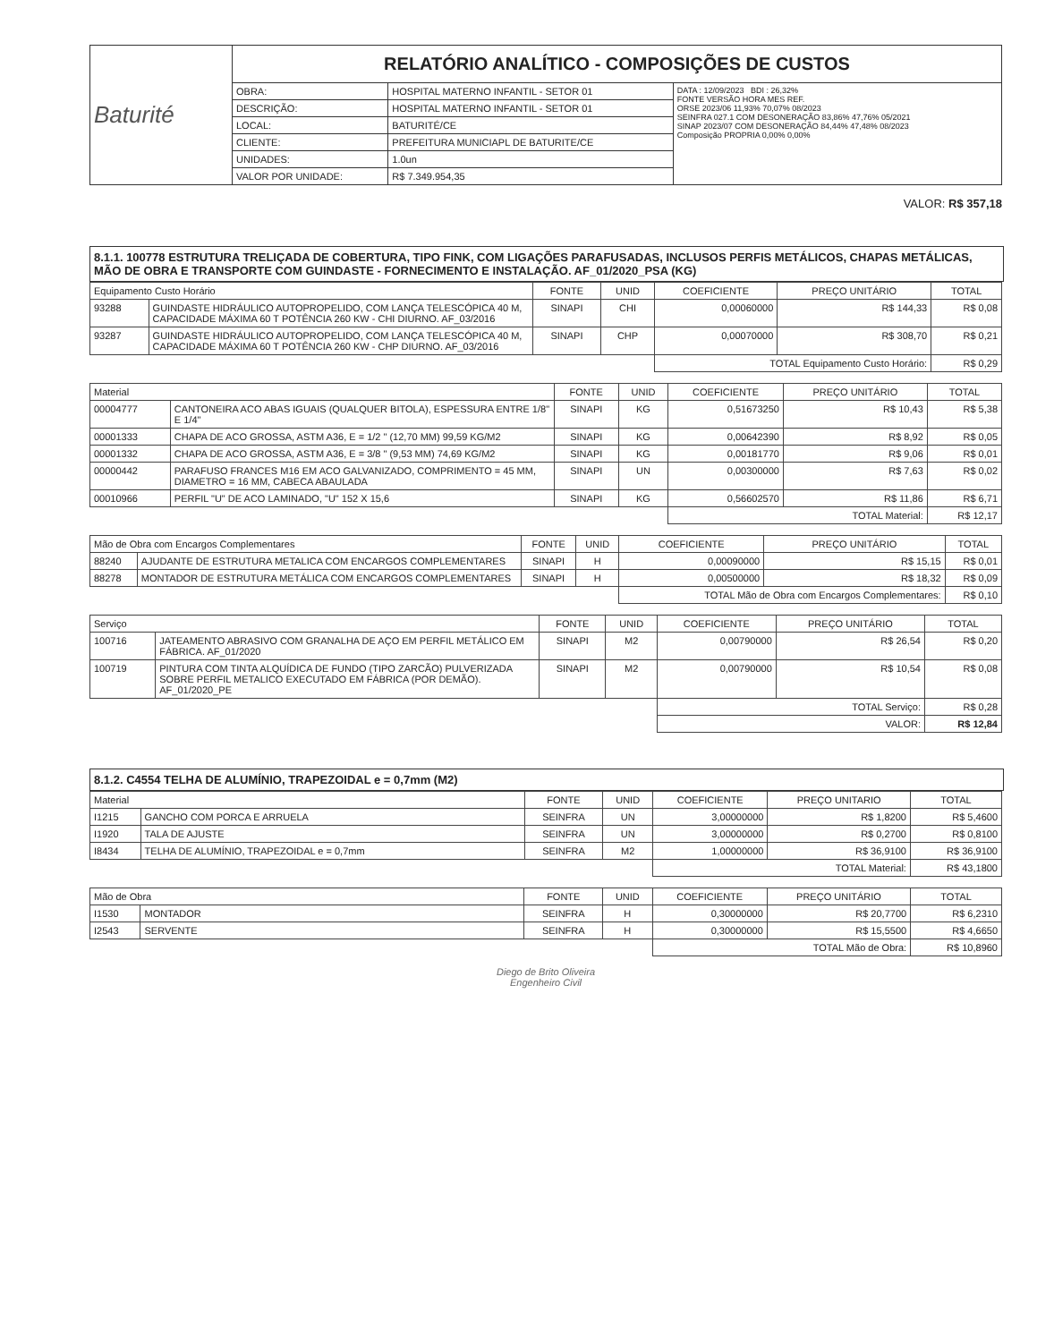| Baturité | RELATÓRIO ANALÍTICO - COMPOSIÇÕES DE CUSTOS | | |
| | OBRA: | HOSPITAL MATERNO INFANTIL - SETOR 01 | DATA : 12/09/2023 BDI : 26,32% FONTE VERSÃO HORA MES REF. ORSE 2023/06 11,93% 70,07% 08/2023 SEINFRA 027.1 COM DESONERAÇÃO 83,86% 47,76% 05/2021 SINAP 2023/07 COM DESONERAÇÃO 84,44% 47,48% 08/2023 Composição PROPRIA 0,00% 0,00% |
| | DESCRIÇÃO: | HOSPITAL MATERNO INFANTIL - SETOR 01 | |
| | LOCAL: | BATURITÉ/CE | |
| | CLIENTE: | PREFEITURA MUNICIAPL DE BATURITE/CE | |
| | UNIDADES: | 1.0un | |
| | VALOR POR UNIDADE: | R$ 7.349.954,35 | |
VALOR: R$ 357,18
8.1.1. 100778 ESTRUTURA TRELIÇADA DE COBERTURA, TIPO FINK, COM LIGAÇÕES PARAFUSADAS, INCLUSOS PERFIS METÁLICOS, CHAPAS METÁLICAS, MÃO DE OBRA E TRANSPORTE COM GUINDASTE - FORNECIMENTO E INSTALAÇÃO. AF_01/2020_PSA (KG)
| Equipamento Custo Horário | | FONTE | UNID | COEFICIENTE | PREÇO UNITÁRIO | TOTAL |
| --- | --- | --- | --- | --- | --- | --- |
| 93288 | GUINDASTE HIDRÁULICO AUTOPROPELIDO, COM LANÇA TELESCÓPICA 40 M, CAPACIDADE MÁXIMA 60 T POTÊNCIA 260 KW - CHI DIURNO. AF_03/2016 | SINAPI | CHI | 0,00060000 | R$ 144,33 | R$ 0,08 |
| 93287 | GUINDASTE HIDRÁULICO AUTOPROPELIDO, COM LANÇA TELESCÓPICA 40 M, CAPACIDADE MÁXIMA 60 T POTÊNCIA 260 KW - CHP DIURNO. AF_03/2016 | SINAPI | CHP | 0,00070000 | R$ 308,70 | R$ 0,21 |
| | | | | TOTAL Equipamento Custo Horário: | | R$ 0,29 |
| Material | | FONTE | UNID | COEFICIENTE | PREÇO UNITÁRIO | TOTAL |
| --- | --- | --- | --- | --- | --- | --- |
| 00004777 | CANTONEIRA ACO ABAS IGUAIS (QUALQUER BITOLA), ESPESSURA ENTRE 1/8" E 1/4" | SINAPI | KG | 0,51673250 | R$ 10,43 | R$ 5,38 |
| 00001333 | CHAPA DE ACO GROSSA, ASTM A36, E = 1/2 " (12,70 MM) 99,59 KG/M2 | SINAPI | KG | 0,00642390 | R$ 8,92 | R$ 0,05 |
| 00001332 | CHAPA DE ACO GROSSA, ASTM A36, E = 3/8 " (9,53 MM) 74,69 KG/M2 | SINAPI | KG | 0,00181770 | R$ 9,06 | R$ 0,01 |
| 00000442 | PARAFUSO FRANCES M16 EM ACO GALVANIZADO, COMPRIMENTO = 45 MM, DIAMETRO = 16 MM, CABECA ABAULADA | SINAPI | UN | 0,00300000 | R$ 7,63 | R$ 0,02 |
| 00010966 | PERFIL "U" DE ACO LAMINADO, "U" 152 X 15,6 | SINAPI | KG | 0,56602570 | R$ 11,86 | R$ 6,71 |
| | | | | TOTAL Material: | | R$ 12,17 |
| Mão de Obra com Encargos Complementares | | FONTE | UNID | COEFICIENTE | PREÇO UNITÁRIO | TOTAL |
| --- | --- | --- | --- | --- | --- | --- |
| 88240 | AJUDANTE DE ESTRUTURA METALICA COM ENCARGOS COMPLEMENTARES | SINAPI | H | 0,00090000 | R$ 15,15 | R$ 0,01 |
| 88278 | MONTADOR DE ESTRUTURA METÁLICA COM ENCARGOS COMPLEMENTARES | SINAPI | H | 0,00500000 | R$ 18,32 | R$ 0,09 |
| | | | | TOTAL Mão de Obra com Encargos Complementares: | | R$ 0,10 |
| Serviço | | FONTE | UNID | COEFICIENTE | PREÇO UNITÁRIO | TOTAL |
| --- | --- | --- | --- | --- | --- | --- |
| 100716 | JATEAMENTO ABRASIVO COM GRANALHA DE AÇO EM PERFIL METÁLICO EM FÁBRICA. AF_01/2020 | SINAPI | M2 | 0,00790000 | R$ 26,54 | R$ 0,20 |
| 100719 | PINTURA COM TINTA ALQUÍDICA DE FUNDO (TIPO ZARCÃO) PULVERIZADA SOBRE PERFIL METALICO EXECUTADO EM FÁBRICA (POR DEMÃO). AF_01/2020_PE | SINAPI | M2 | 0,00790000 | R$ 10,54 | R$ 0,08 |
| | | | | TOTAL Serviço: | | R$ 0,28 |
| | | | | VALOR: | | R$ 12,84 |
8.1.2. C4554 TELHA DE ALUMÍNIO, TRAPEZOIDAL e = 0,7mm (M2)
| Material | | FONTE | UNID | COEFICIENTE | PREÇO UNITARIO | TOTAL |
| --- | --- | --- | --- | --- | --- | --- |
| I1215 | GANCHO COM PORCA E ARRUELA | SEINFRA | UN | 3,00000000 | R$ 1,8200 | R$ 5,4600 |
| I1920 | TALA DE AJUSTE | SEINFRA | UN | 3,00000000 | R$ 0,2700 | R$ 0,8100 |
| I8434 | TELHA DE ALUMÍNIO, TRAPEZOIDAL e = 0,7mm | SEINFRA | M2 | 1,00000000 | R$ 36,9100 | R$ 36,9100 |
| | | | | TOTAL Material: | | R$ 43,1800 |
| Mão de Obra | | FONTE | UNID | COEFICIENTE | PREÇO UNITÁRIO | TOTAL |
| --- | --- | --- | --- | --- | --- | --- |
| I1530 | MONTADOR | SEINFRA | H | 0,30000000 | R$ 20,7700 | R$ 6,2310 |
| I2543 | SERVENTE | SEINFRA | H | 0,30000000 | R$ 15,5500 | R$ 4,6650 |
| | | | | TOTAL Mão de Obra: | | R$ 10,8960 |
Diego de Brito Oliveira
Engenheiro Civil